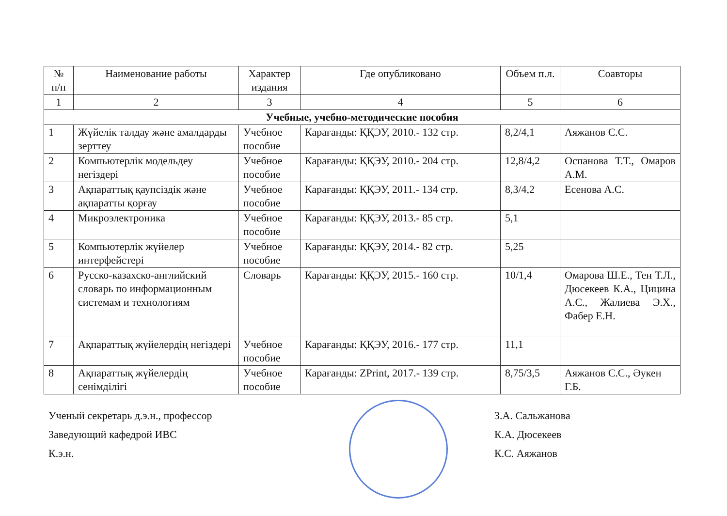| № п/п | Наименование работы | Характер издания | Где опубликовано | Объем п.л. | Соавторы |
| --- | --- | --- | --- | --- | --- |
| 1 | 2 | 3 | 4 | 5 | 6 |
| Учебные, учебно-методические пособия | | | | | |
| 1 | Жүйелік талдау және амалдарды зерттеу | Учебное пособие | Карағанды: ҚҚЭУ, 2010.- 132 стр. | 8,2/4,1 | Аяжанов С.С. |
| 2 | Компьютерлік модельдеу негіздері | Учебное пособие | Карағанды: ҚҚЭУ, 2010.- 204 стр. | 12,8/4,2 | Оспанова Т.Т., Омаров А.М. |
| 3 | Ақпараттық қаупсіздік және ақпаратты қорғау | Учебное пособие | Карағанды: ҚҚЭУ, 2011.- 134 стр. | 8,3/4,2 | Есенова А.С. |
| 4 | Микроэлектроника | Учебное пособие | Карағанды: ҚҚЭУ, 2013.- 85 стр. | 5,1 | |
| 5 | Компьютерлік жүйелер интерфейстері | Учебное пособие | Карағанды: ҚҚЭУ, 2014.- 82 стр. | 5,25 | |
| 6 | Русско-казахско-английский словарь по информационным системам и технологиям | Словарь | Карағанды: ҚҚЭУ, 2015.- 160 стр. | 10/1,4 | Омарова Ш.Е., Тен Т.Л., Дюсекеев К.А., Цицина А.С., Жалиева Э.Х., Фабер Е.Н. |
| 7 | Ақпараттық жүйелердің негіздері | Учебное пособие | Карағанды: ҚҚЭУ, 2016.- 177 стр. | 11,1 | |
| 8 | Ақпараттық жүйелердің сенімділігі | Учебное пособие | Карағанды: ZPrint, 2017.- 139 стр. | 8,75/3,5 | Аяжанов С.С., Әукен Г.Б. |
Ученый секретарь д.э.н., профессор З.А. Сальжанова
Заведующий кафедрой ИВС К.А. Дюсекеев
К.э.н. К.С. Аяжанов